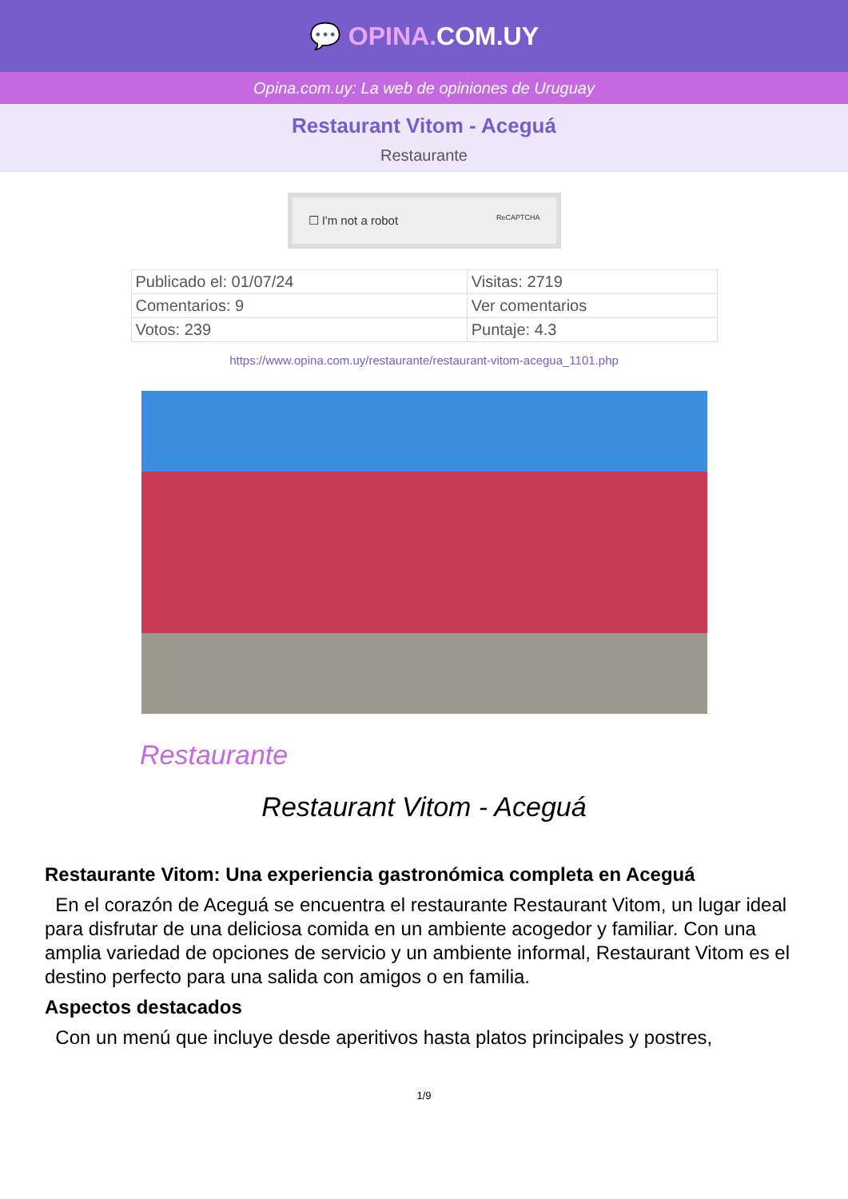💬 OPINA. COM.UY
Opina.com.uy: La web de opiniones de Uruguay
Restaurant Vitom - Aceguá
Restaurante
☐ I'm not a robot ReCAPTCHA
| Publicado el: 01/07/24 | Visitas: 2719 |
| Comentarios: 9 | Ver comentarios |
| Votos: 239 | Puntaje: 4.3 |
https://www.opina.com.uy/restaurante/restaurant-vitom-acegua_1101.php
Restaurante
Restaurant Vitom - Aceguá
Restaurante Vitom: Una experiencia gastronómica completa en Aceguá
En el corazón de Aceguá se encuentra el restaurante Restaurant Vitom, un lugar ideal para disfrutar de una deliciosa comida en un ambiente acogedor y familiar. Con una amplia variedad de opciones de servicio y un ambiente informal, Restaurant Vitom es el destino perfecto para una salida con amigos o en familia.
Aspectos destacados
Con un menú que incluye desde aperitivos hasta platos principales y postres,
1/9